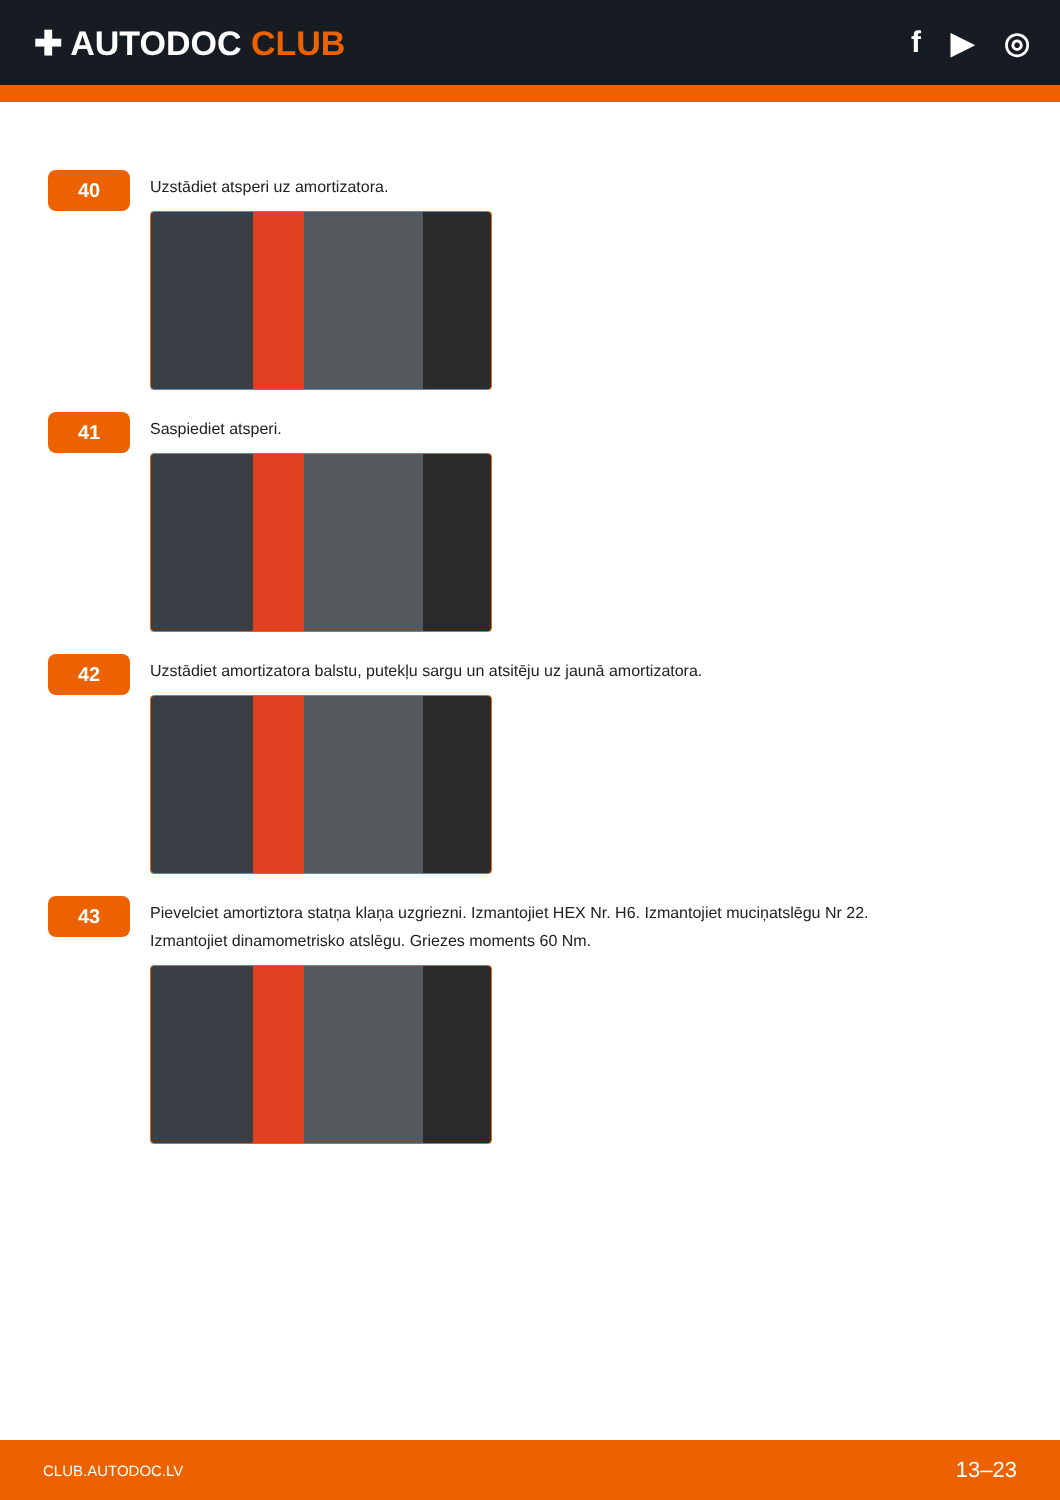✚ AUTODOC CLUB f ▶ ◎
40
Uzstādiet atsperi uz amortizatora.
41
Saspiediet atsperi.
42
Uzstādiet amortizatora balstu, putekļu sargu un atsitēju uz jaunā amortizatora.
43
Pievelciet amortiztora statņa klaņa uzgriezni. Izmantojiet HEX Nr. H6. Izmantojiet muciņatslēgu Nr 22.
Izmantojiet dinamometrisko atslēgu. Griezes moments 60 Nm.
CLUB.AUTODOC.LV 13–23